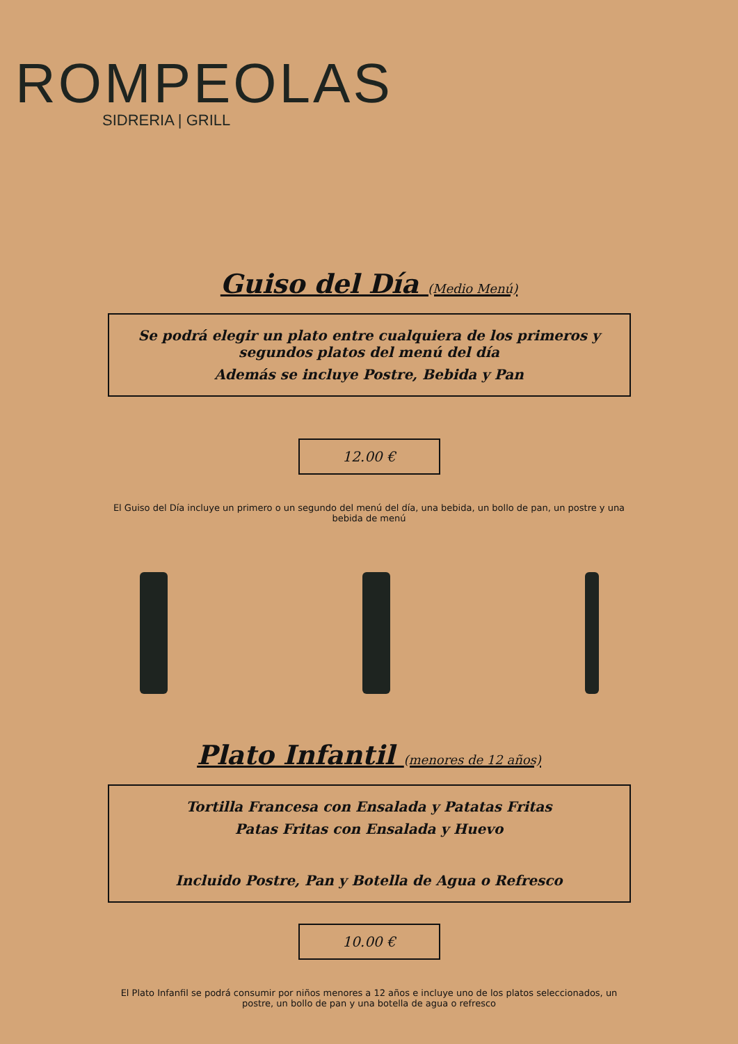ROMPEOLAS
SIDRERIA | GRILL
Guiso del Día (Medio Menú)
Se podrá elegir un plato entre cualquiera de los primeros y segundos platos del menú del día
Además se incluye Postre, Bebida y Pan
12.00 €
El Guiso del Día incluye un primero o un segundo del menú del día, una bebida, un bollo de pan, un postre y una bebida de menú
Plato Infantil (menores de 12 años)
Tortilla Francesa con Ensalada y Patatas Fritas
Patas Fritas con Ensalada y Huevo
Incluido Postre, Pan y Botella de Agua o Refresco
10.00 €
El Plato Infanfil se podrá consumir por niños menores a 12 años e incluye uno de los platos seleccionados, un postre, un bollo de pan y una botella de agua o refresco